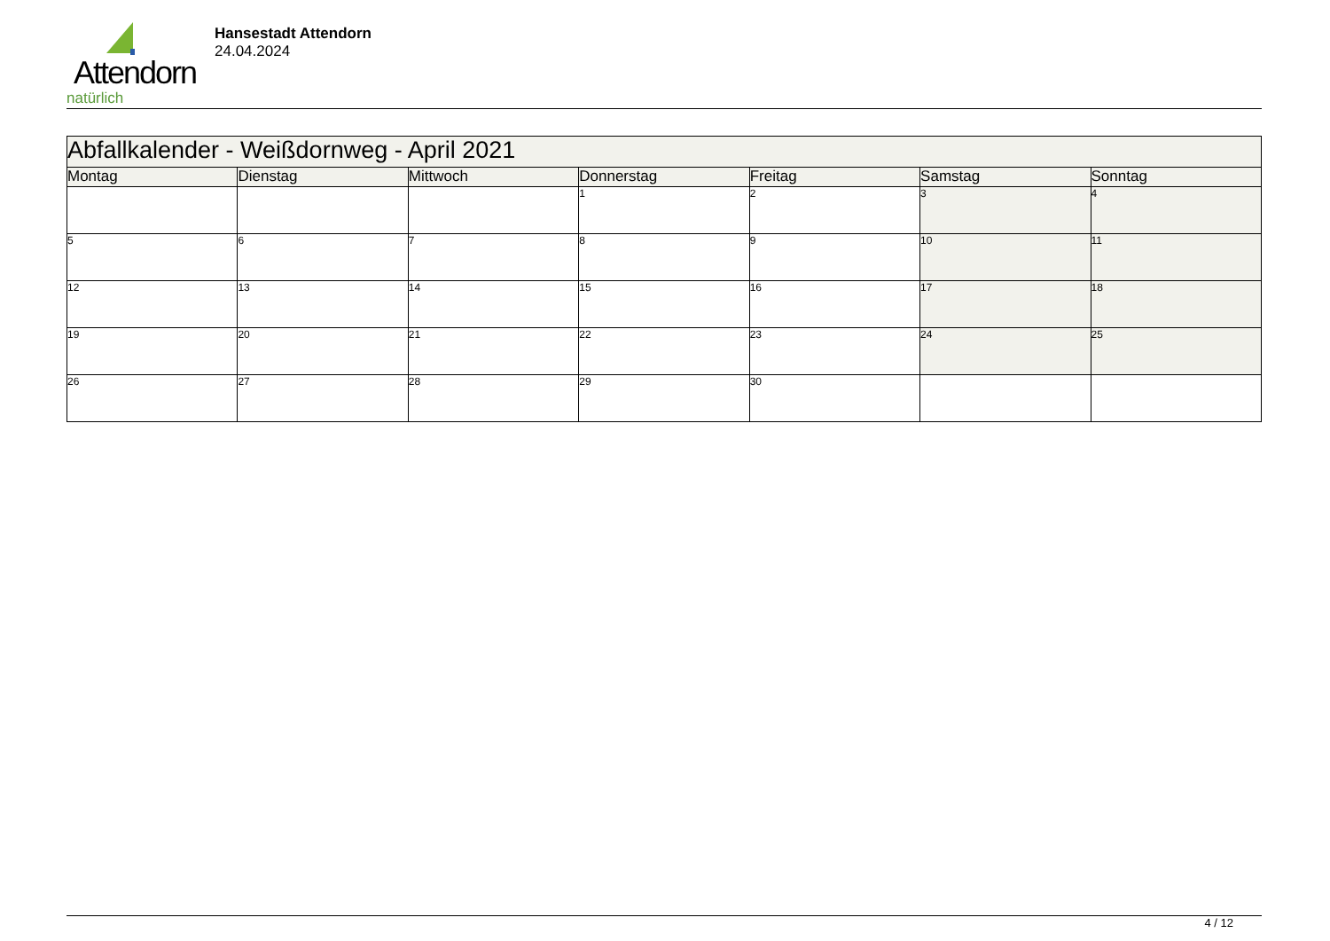Attendorn
natürlich
Hansestadt Attendorn
24.04.2024
| Abfallkalender - Weißdornweg - April 2021 | | | | | | |
| --- | --- | --- | --- | --- | --- | --- |
| Montag | Dienstag | Mittwoch | Donnerstag | Freitag | Samstag | Sonntag |
| | | | 1 | 2 | 3 | 4 |
| 5 | 6 | 7 | 8 | 9 | 10 | 11 |
| 12 | 13 | 14 | 15 | 16 | 17 | 18 |
| 19 | 20 | 21 | 22 | 23 | 24 | 25 |
| 26 | 27 | 28 | 29 | 30 | | |
4 / 12